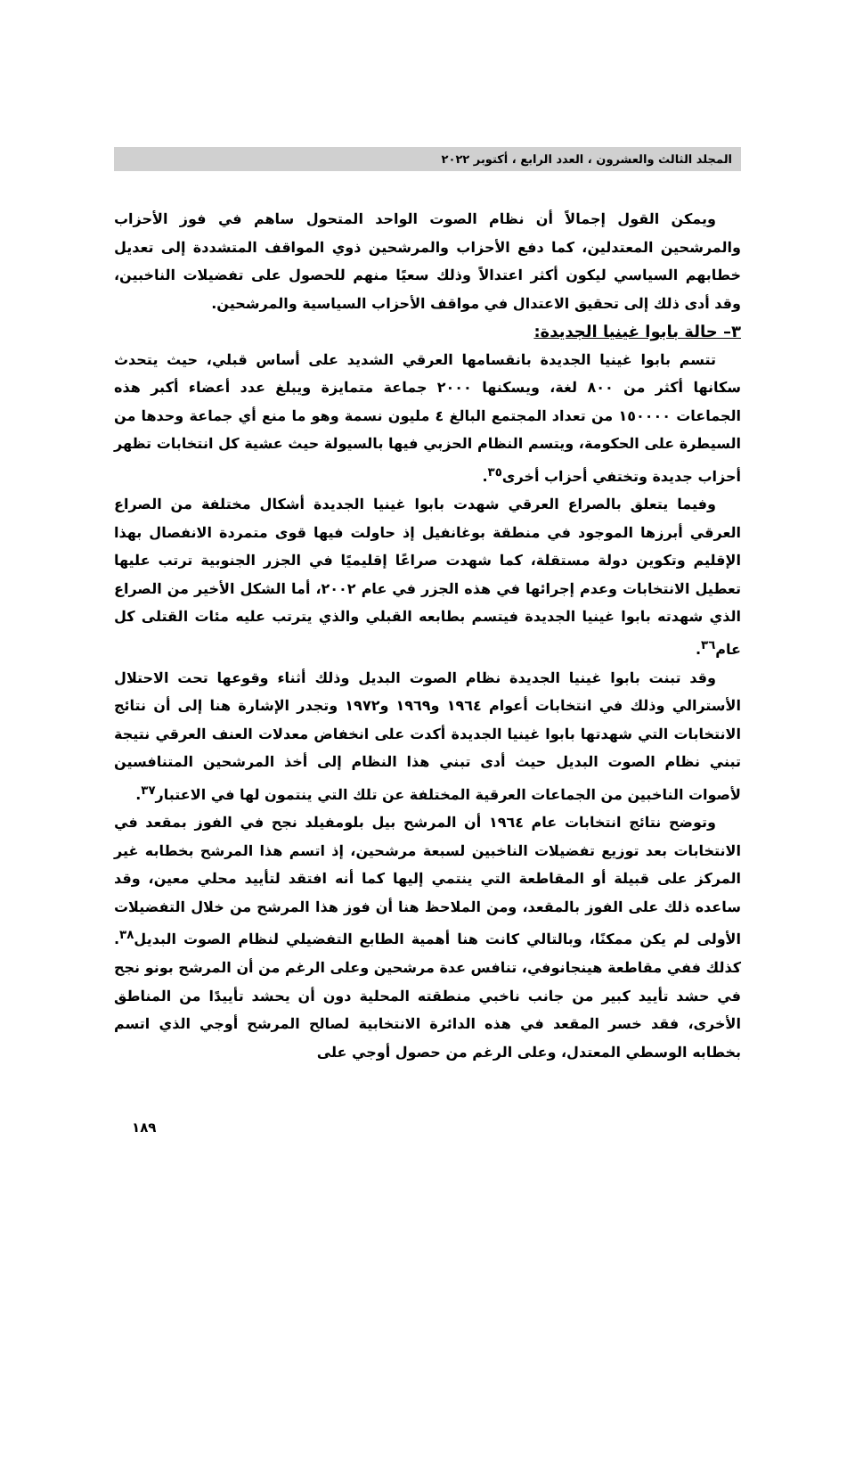المجلد الثالث والعشرون ، العدد الرابع ، أكتوبر ٢٠٢٢
ويمكن القول إجمالاً أن نظام الصوت الواحد المتحول ساهم في فوز الأحزاب والمرشحين المعتدلين، كما دفع الأحزاب والمرشحين ذوي المواقف المتشددة إلى تعديل خطابهم السياسي ليكون أكثر اعتدالاً وذلك سعيًا منهم للحصول على تفضيلات الناخبين، وقد أدى ذلك إلى تحقيق الاعتدال في مواقف الأحزاب السياسية والمرشحين.
٣– حالة بابوا غينيا الجديدة:
تتسم بابوا غينيا الجديدة بانقسامها العرقي الشديد على أساس قبلي، حيث يتحدث سكانها أكثر من ٨٠٠ لغة، ويسكنها ٢٠٠٠ جماعة متمايزة ويبلغ عدد أعضاء أكبر هذه الجماعات ١٥٠٠٠٠ من تعداد المجتمع البالغ ٤ مليون نسمة وهو ما منع أي جماعة وحدها من السيطرة على الحكومة، ويتسم النظام الحزبي فيها بالسيولة حيث عشية كل انتخابات تظهر أحزاب جديدة وتختفي أحزاب أخرى<sup>٣٥</sup>.
وفيما يتعلق بالصراع العرقي شهدت بابوا غينيا الجديدة أشكال مختلفة من الصراع العرقي أبرزها الموجود في منطقة بوغانفيل إذ حاولت فيها قوى متمردة الانفصال بهذا الإقليم وتكوين دولة مستقلة، كما شهدت صراعًا إقليميًا في الجزر الجنوبية ترتب عليها تعطيل الانتخابات وعدم إجرائها في هذه الجزر في عام ٢٠٠٢، أما الشكل الأخير من الصراع الذي شهدته بابوا غينيا الجديدة فيتسم بطابعه القبلي والذي يترتب عليه مئات القتلى كل عام<sup>٣٦</sup>.
وقد تبنت بابوا غينيا الجديدة نظام الصوت البديل وذلك أثناء وقوعها تحت الاحتلال الأسترالي وذلك في انتخابات أعوام ١٩٦٤ و١٩٦٩ و١٩٧٢ وتجدر الإشارة هنا إلى أن نتائج الانتخابات التي شهدتها بابوا غينيا الجديدة أكدت على انخفاض معدلات العنف العرقي نتيجة تبني نظام الصوت البديل حيث أدى تبني هذا النظام إلى أخذ المرشحين المتنافسين لأصوات الناخبين من الجماعات العرقية المختلفة عن تلك التي ينتمون لها في الاعتبار<sup>٣٧</sup>.
وتوضح نتائج انتخابات عام ١٩٦٤ أن المرشح بيل بلومفيلد نجح في الفوز بمقعد في الانتخابات بعد توزيع تفضيلات الناخبين لسبعة مرشحين، إذ اتسم هذا المرشح بخطابه غير المركز على قبيلة أو المقاطعة التي ينتمي إليها كما أنه افتقد لتأييد محلي معين، وقد ساعده ذلك على الفوز بالمقعد، ومن الملاحظ هنا أن فوز هذا المرشح من خلال التفضيلات الأولى لم يكن ممكنًا، وبالتالي كانت هنا أهمية الطابع التفضيلي لنظام الصوت البديل<sup>٣٨</sup>. كذلك ففي مقاطعة هينجانوفي، تنافس عدة مرشحين وعلى الرغم من أن المرشح بونو نجح في حشد تأييد كبير من جانب ناخبي منطقته المحلية دون أن يحشد تأييدًا من المناطق الأخرى، فقد خسر المقعد في هذه الدائرة الانتخابية لصالح المرشح أوجي الذي اتسم بخطابه الوسطي المعتدل، وعلى الرغم من حصول أوجي على
١٨٩